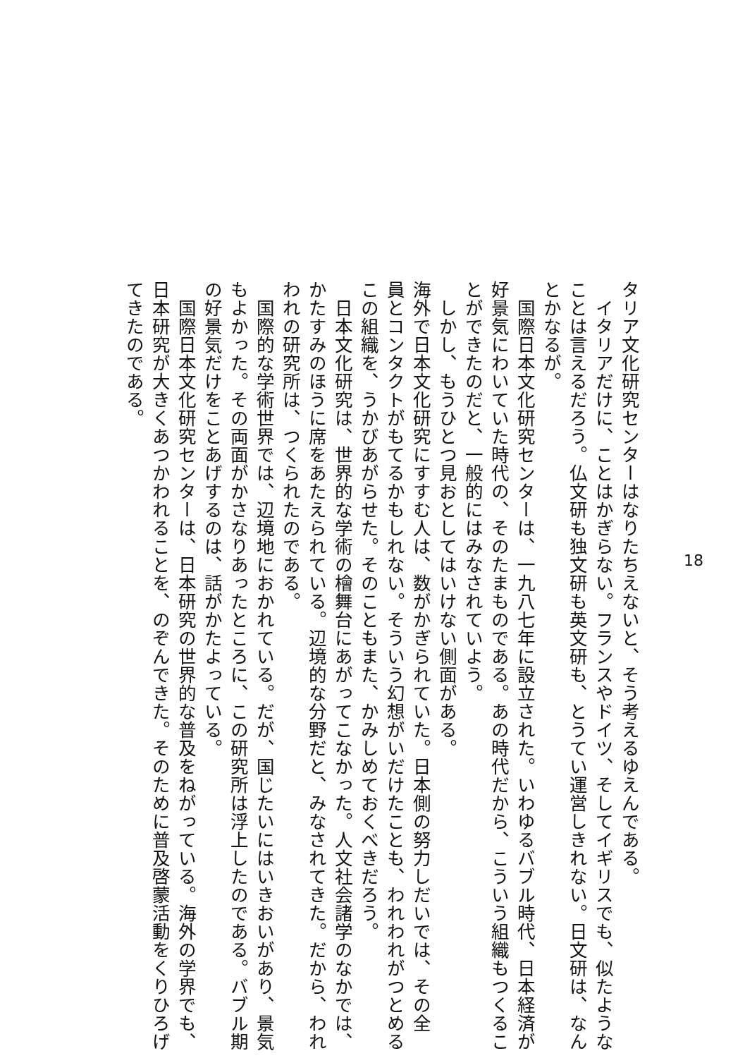タリア文化研究センターはなりたちえないと、そう考えるゆえんである。
　イタリアだけに、ことはかぎらない。フランスやドイツ、そしてイギリスでも、似たような
ことは言えるだろう。仏文研も独文研も英文研も、とうてい運営しきれない。日文研は、なん
とかなるが。
　国際日本文化研究センターは、一九八七年に設立された。いわゆるバブル時代、日本経済が
好景気にわいていた時代の、そのたまものである。あの時代だから、こういう組織もつくるこ
とができたのだと、一般的にはみなされていよう。
　しかし、もうひとつ見おとしてはいけない側面がある。
海外で日本文化研究にすすむ人は、数がかぎられていた。日本側の努力しだいでは、その全
員とコンタクトがもてるかもしれない。そういう幻想がいだけたことも、われわれがつとめる
この組織を、うかびあがらせた。そのこともまた、かみしめておくべきだろう。
　日本文化研究は、世界的な学術の檜舞台にあがってこなかった。人文社会諸学のなかでは、
かたすみのほうに席をあたえられている。辺境的な分野だと、みなされてきた。だから、われ
われの研究所は、つくられたのである。
　国際的な学術世界では、辺境地におかれている。だが、国じたいにはいきおいがあり、景気
もよかった。その両面がかさなりあったところに、この研究所は浮上したのである。バブル期
の好景気だけをことあげするのは、話がかたよっている。
　国際日本文化研究センターは、日本研究の世界的な普及をねがっている。海外の学界でも、
日本研究が大きくあつかわれることを、のぞんできた。そのために普及啓蒙活動をくりひろげ
てきたのである。
18